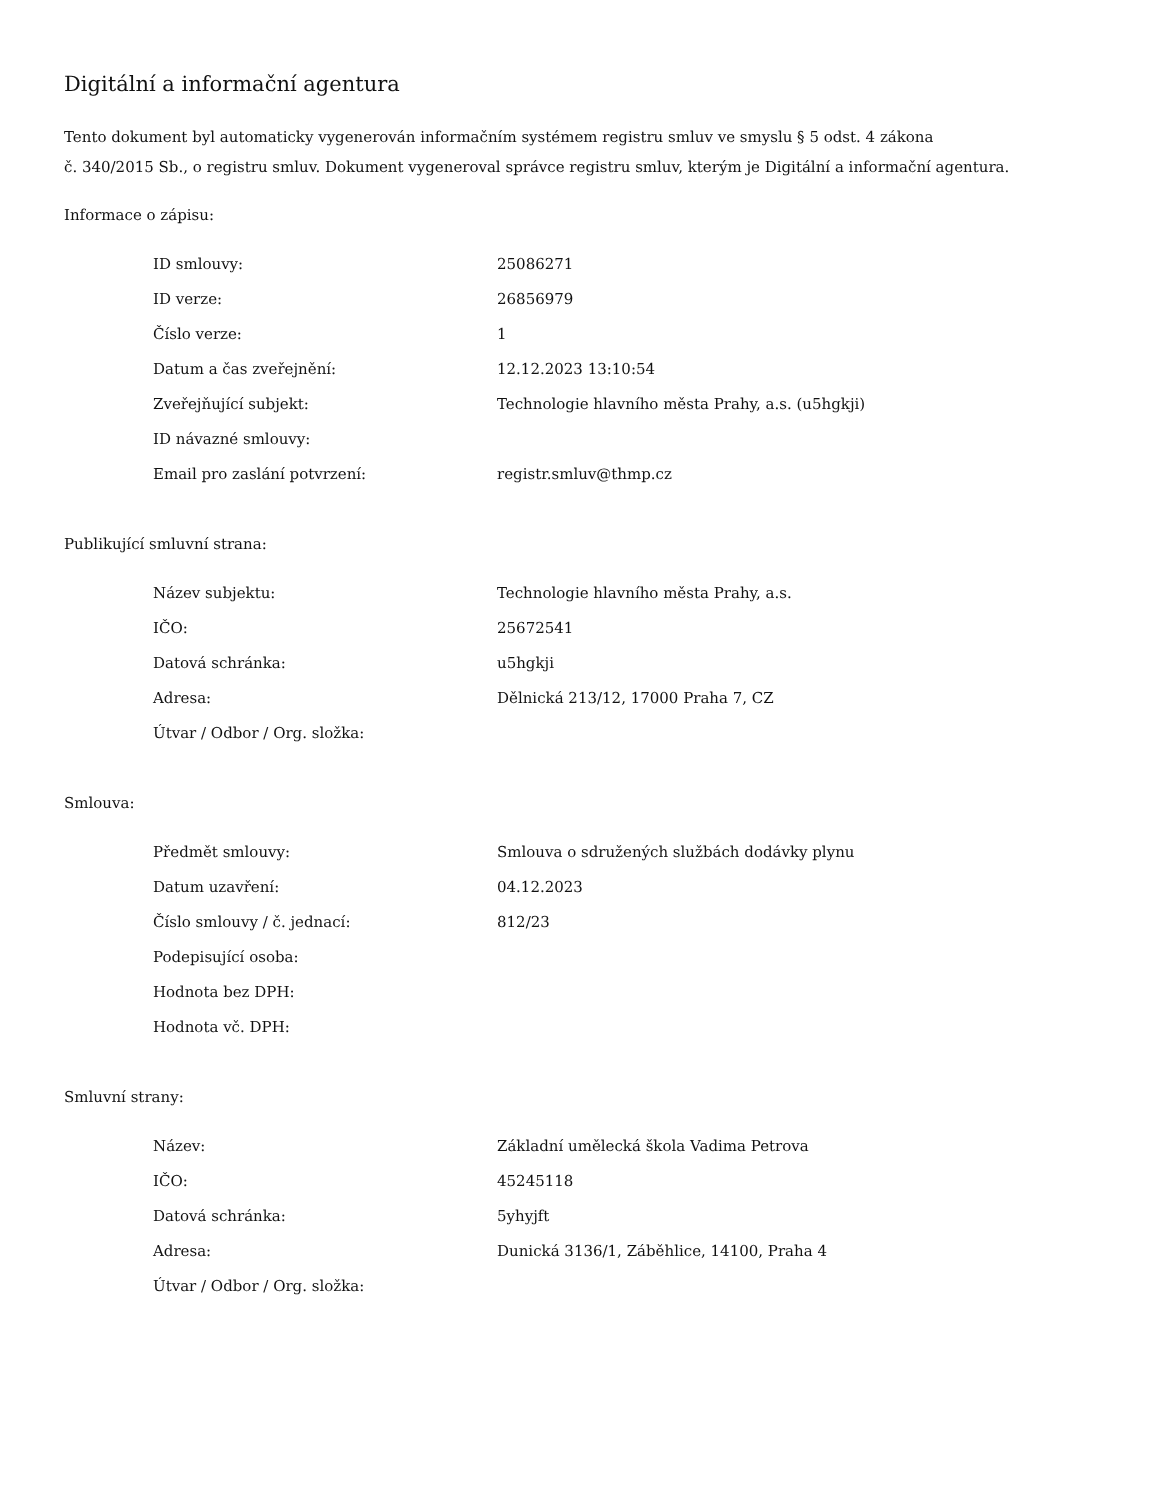Digitální a informační agentura
Tento dokument byl automaticky vygenerován informačním systémem registru smluv ve smyslu § 5 odst. 4 zákona
č. 340/2015 Sb., o registru smluv. Dokument vygeneroval správce registru smluv, kterým je Digitální a informační agentura.
Informace o zápisu:
| ID smlouvy: | 25086271 |
| ID verze: | 26856979 |
| Číslo verze: | 1 |
| Datum a čas zveřejnění: | 12.12.2023 13:10:54 |
| Zveřejňující subjekt: | Technologie hlavního města Prahy, a.s. (u5hgkji) |
| ID návazné smlouvy: | |
| Email pro zaslání potvrzení: | registr.smluv@thmp.cz |
Publikující smluvní strana:
| Název subjektu: | Technologie hlavního města Prahy, a.s. |
| IČO: | 25672541 |
| Datová schránka: | u5hgkji |
| Adresa: | Dělnická 213/12, 17000 Praha 7, CZ |
| Útvar / Odbor / Org. složka: | |
Smlouva:
| Předmět smlouvy: | Smlouva o sdružených službách dodávky plynu |
| Datum uzavření: | 04.12.2023 |
| Číslo smlouvy / č. jednací: | 812/23 |
| Podepisující osoba: | |
| Hodnota bez DPH: | |
| Hodnota vč. DPH: | |
Smluvní strany:
| Název: | Základní umělecká škola Vadima Petrova |
| IČO: | 45245118 |
| Datová schránka: | 5yhyjft |
| Adresa: | Dunická 3136/1, Záběhlice, 14100, Praha 4 |
| Útvar / Odbor / Org. složka: | |